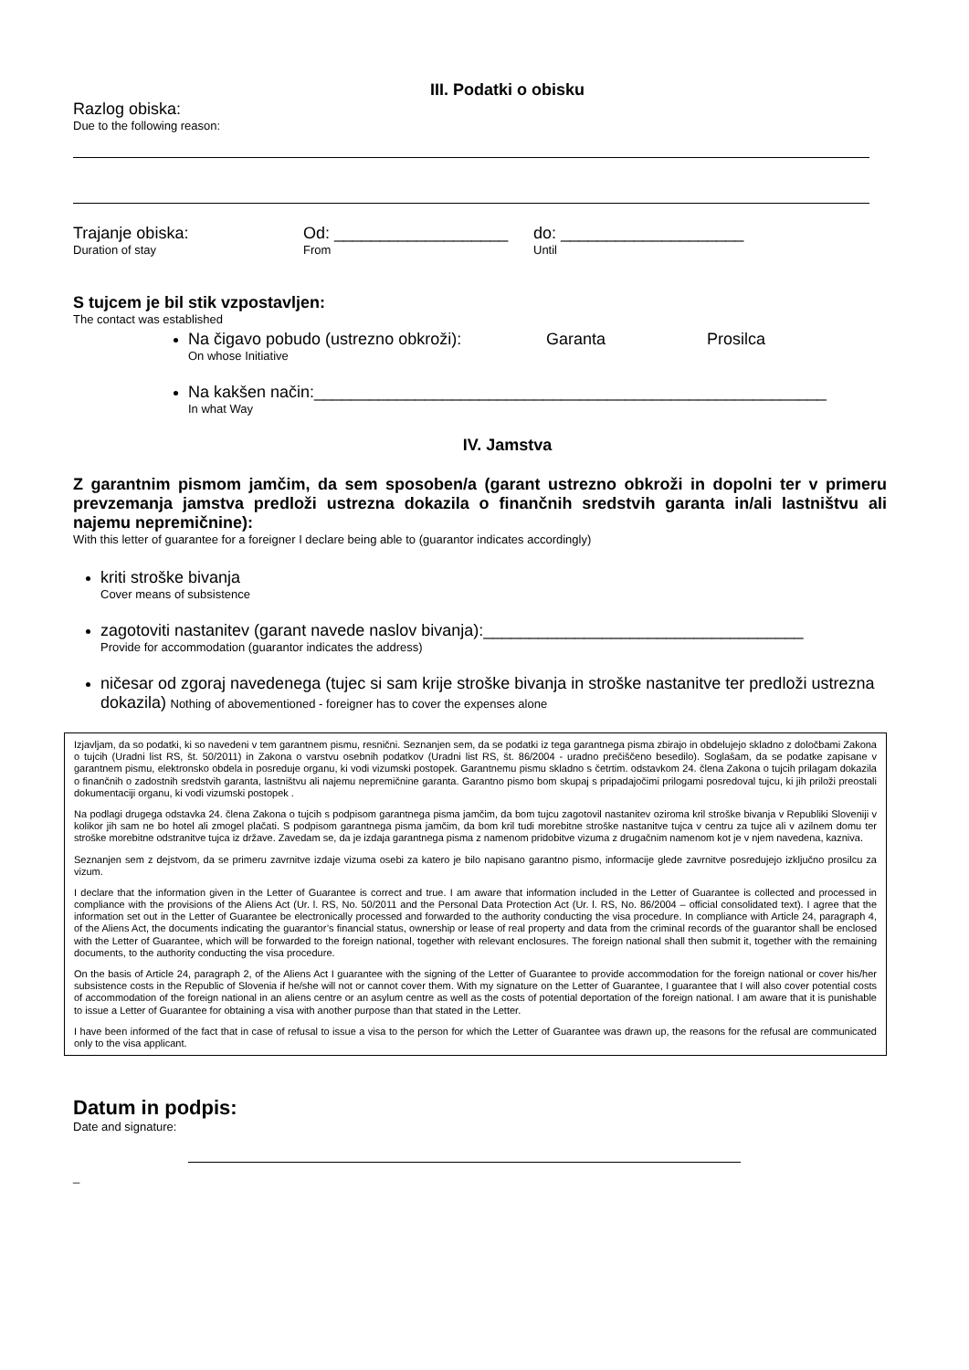III. Podatki o obisku
Razlog obiska:
Due to the following reason:
Trajanje obiska:
Duration of stay
Od: ___________________
From
do: ____________________
Until
S tujcem je bil stik vzpostavljen:
The contact was established
Na čigavo pobudo (ustrezno obkroži): Garanta Prosilca
On whose Initiative
Na kakšen način:________________________________________________________
In what Way
IV. Jamstva
Z garantnim pismom jamčim, da sem sposoben/a (garant ustrezno obkroži in dopolni ter v primeru prevzemanja jamstva predloži ustrezna dokazila o finančnih sredstvih garanta in/ali lastništvu ali najemu nepremičnine):
With this letter of guarantee for a foreigner I declare being able to (guarantor indicates accordingly)
kriti stroške bivanja
Cover means of subsistence
zagotoviti nastanitev (garant navede naslov bivanja):___________________________________
Provide for accommodation (guarantor indicates the address)
ničesar od zgoraj navedenega (tujec si sam krije stroške bivanja in stroške nastanitve ter predloži ustrezna dokazila) Nothing of abovementioned - foreigner has to cover the expenses alone
Izjavljam, da so podatki, ki so navedeni v tem garantnem pismu, resnični. Seznanjen sem, da se podatki iz tega garantnega pisma zbirajo in obdelujejo skladno z določbami Zakona o tujcih (Uradni list RS, št. 50/2011) in Zakona o varstvu osebnih podatkov (Uradni list RS, št. 86/2004 - uradno prečiščeno besedilo). Soglašam, da se podatke zapisane v garantnem pismu, elektronsko obdela in posreduje organu, ki vodi vizumski postopek. Garantnemu pismu skladno s četrtim. odstavkom 24. člena Zakona o tujcih prilagam dokazila o finančnih o zadostnih sredstvih garanta, lastništvu ali najemu nepremičnine garanta. Garantno pismo bom skupaj s pripadajočimi prilogami posredoval tujcu, ki jih priloži preostali dokumentaciji organu, ki vodi vizumski postopek .
Na podlagi drugega odstavka 24. člena Zakona o tujcih s podpisom garantnega pisma jamčim, da bom tujcu zagotovil nastanitev oziroma kril stroške bivanja v Republiki Sloveniji v kolikor jih sam ne bo hotel ali zmogel plačati. S podpisom garantnega pisma jamčim, da bom kril tudi morebitne stroške nastanitve tujca v centru za tujce ali v azilnem domu ter stroške morebitne odstranitve tujca iz države. Zavedam se, da je izdaja garantnega pisma z namenom pridobitve vizuma z drugačnim namenom kot je v njem navedena, kazniva.
Seznanjen sem z dejstvom, da se primeru zavrnitve izdaje vizuma osebi za katero je bilo napisano garantno pismo, informacije glede zavrnitve posredujejo izključno prosilcu za vizum.
I declare that the information given in the Letter of Guarantee is correct and true. I am aware that information included in the Letter of Guarantee is collected and processed in compliance with the provisions of the Aliens Act (Ur. l. RS, No. 50/2011 and the Personal Data Protection Act (Ur. l. RS, No. 86/2004 – official consolidated text). I agree that the information set out in the Letter of Guarantee be electronically processed and forwarded to the authority conducting the visa procedure. In compliance with Article 24, paragraph 4, of the Aliens Act, the documents indicating the guarantor’s financial status, ownership or lease of real property and data from the criminal records of the guarantor shall be enclosed with the Letter of Guarantee, which will be forwarded to the foreign national, together with relevant enclosures. The foreign national shall then submit it, together with the remaining documents, to the authority conducting the visa procedure.
On the basis of Article 24, paragraph 2, of the Aliens Act I guarantee with the signing of the Letter of Guarantee to provide accommodation for the foreign national or cover his/her subsistence costs in the Republic of Slovenia if he/she will not or cannot cover them. With my signature on the Letter of Guarantee, I guarantee that I will also cover potential costs of accommodation of the foreign national in an aliens centre or an asylum centre as well as the costs of potential deportation of the foreign national. I am aware that it is punishable to issue a Letter of Guarantee for obtaining a visa with another purpose than that stated in the Letter.
I have been informed of the fact that in case of refusal to issue a visa to the person for which the Letter of Guarantee was drawn up, the reasons for the refusal are communicated only to the visa applicant.
Datum in podpis:
Date and signature:
_